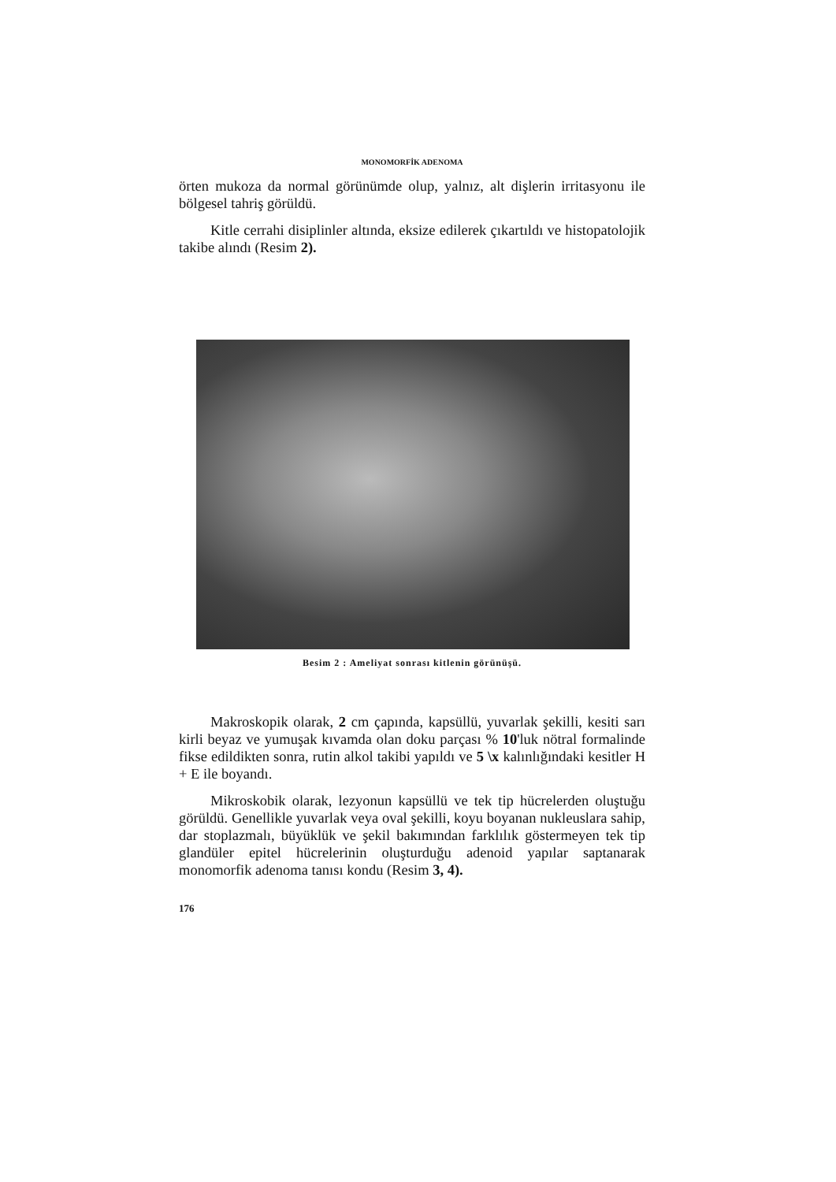MONOMORFİK ADENOMA
örten mukoza da normal görünümde olup, yalnız, alt dişlerin irritasyonu ile bölgesel tahriş görüldü.
Kitle cerrahi disiplinler altında, eksize edilerek çıkartıldı ve histopatolojik takibe alındı (Resim 2).
Besim 2 : Ameliyat sonrası kitlenin görünüşü.
Makroskopik olarak, 2 cm çapında, kapsüllü, yuvarlak şekilli, kesiti sarı kirli beyaz ve yumuşak kıvamda olan doku parçası % 10'luk nötral formalinde fikse edildikten sonra, rutin alkol takibi yapıldı ve 5 \x kalınlığındaki kesitler H + E ile boyandı.
Mikroskobik olarak, lezyonun kapsüllü ve tek tip hücrelerden oluştuğu görüldü. Genellikle yuvarlak veya oval şekilli, koyu boyanan nukleuslara sahip, dar stoplazmalı, büyüklük ve şekil bakımından farklılık göstermeyen tek tip glandüler epitel hücrelerinin oluşturduğu adenoid yapılar saptanarak monomorfik adenoma tanısı kondu (Resim 3, 4).
176